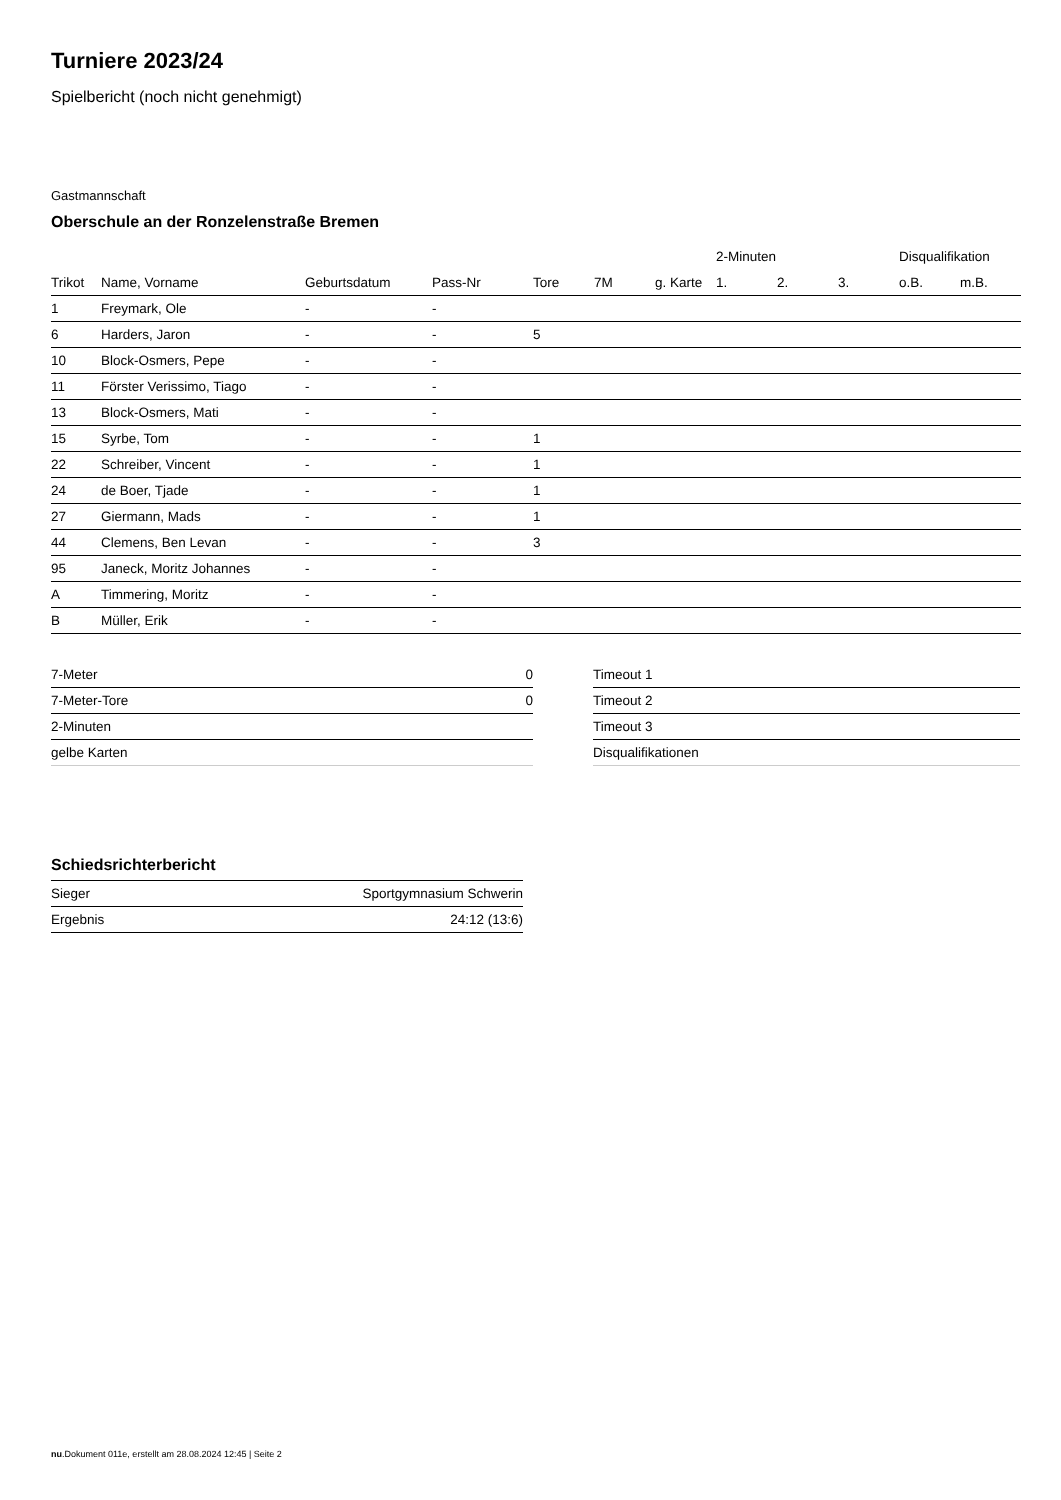Turniere 2023/24
Spielbericht (noch nicht genehmigt)
Gastmannschaft
Oberschule an der Ronzelenstraße Bremen
| | | | | | | | 2-Minuten | | | Disqualifikation | |
| --- | --- | --- | --- | --- | --- | --- | --- | --- | --- | --- | --- |
| Trikot | Name, Vorname | Geburtsdatum | Pass-Nr | Tore | 7M | g. Karte | 1. | 2. | 3. | o.B. | m.B. |
| 1 | Freymark, Ole | - | - | | | | | | | | |
| 6 | Harders, Jaron | - | - | 5 | | | | | | | |
| 10 | Block-Osmers, Pepe | - | - | | | | | | | | |
| 11 | Förster Verissimo, Tiago | - | - | | | | | | | | |
| 13 | Block-Osmers, Mati | - | - | | | | | | | | |
| 15 | Syrbe, Tom | - | - | 1 | | | | | | | |
| 22 | Schreiber, Vincent | - | - | 1 | | | | | | | |
| 24 | de Boer, Tjade | - | - | 1 | | | | | | | |
| 27 | Giermann, Mads | - | - | 1 | | | | | | | |
| 44 | Clemens, Ben Levan | - | - | 3 | | | | | | | |
| 95 | Janeck, Moritz Johannes | - | - | | | | | | | | |
| A | Timmering, Moritz | - | - | | | | | | | | |
| B | Müller, Erik | - | - | | | | | | | | |
| 7-Meter | 0 |
| 7-Meter-Tore | 0 |
| 2-Minuten | |
| gelbe Karten | |
| Timeout 1 |
| Timeout 2 |
| Timeout 3 |
| Disqualifikationen |
Schiedsrichterbericht
| Sieger | Sportgymnasium Schwerin |
| Ergebnis | 24:12 (13:6) |
nu.Dokument 011e, erstellt am 28.08.2024 12:45 | Seite 2